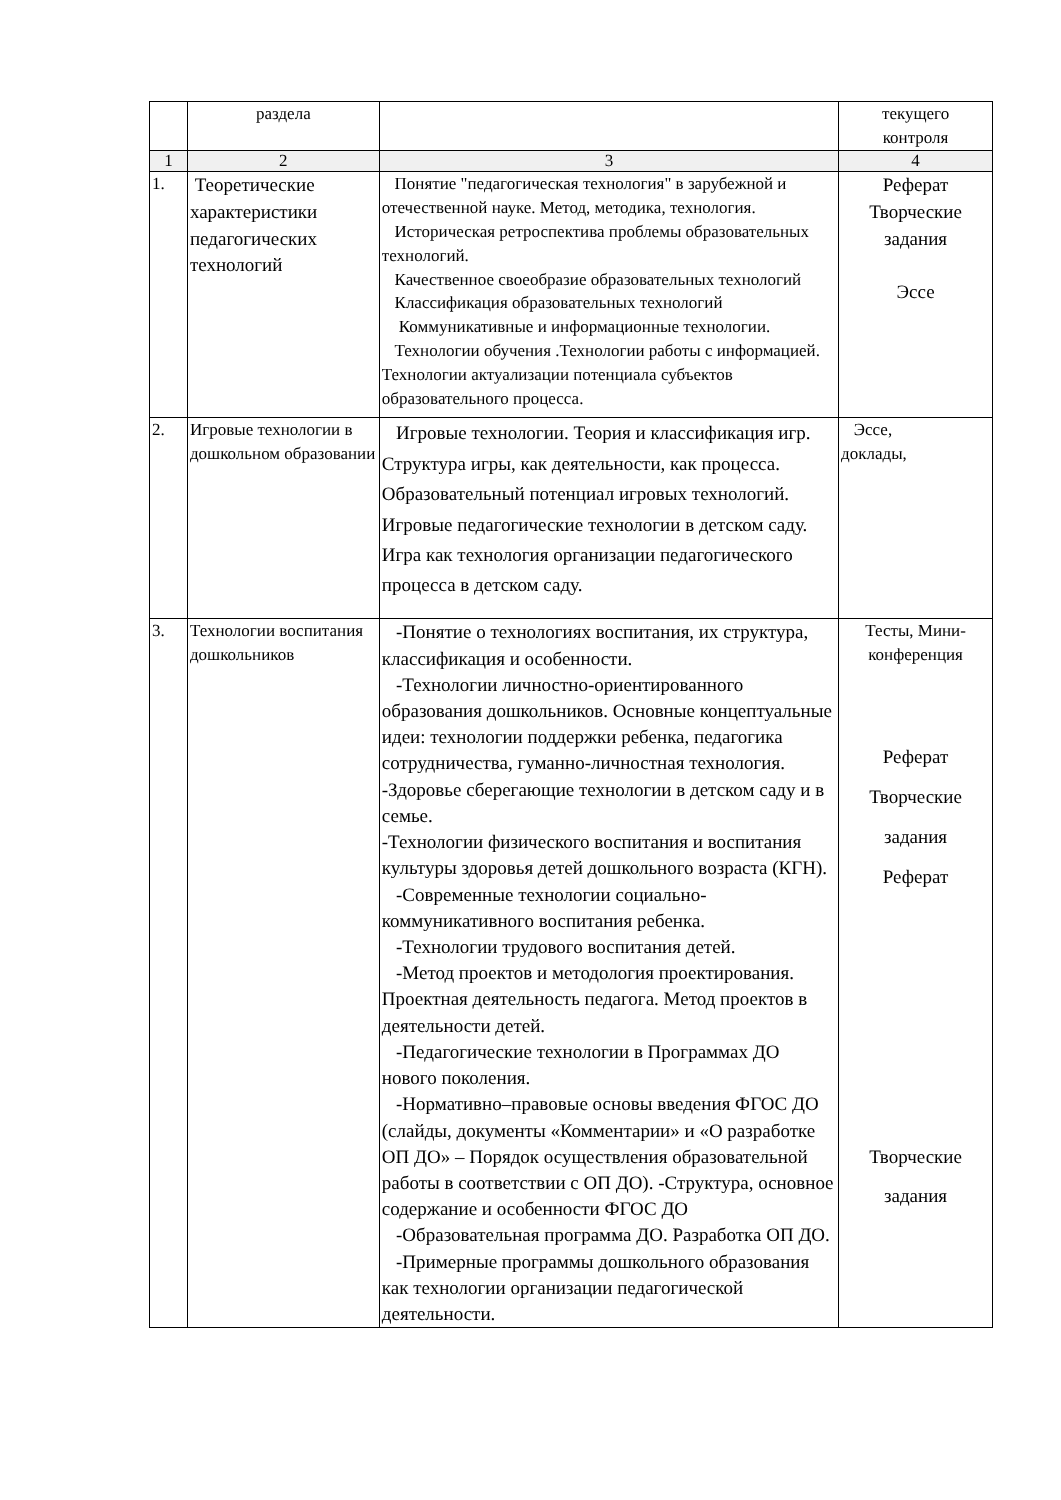| | раздела | | текущего контроля |
| 1 | 2 | 3 | 4 |
| 1. | Теоретические характеристики педагогических технологий | Понятие "педагогическая технология" в зарубежной и отечественной науке. Метод, методика, технология. Историческая ретроспектива проблемы образовательных технологий. Качественное своеобразие образовательных технологий Классификация образовательных технологий Коммуникативные и информационные технологии. Технологии обучения .Технологии работы с информацией. Технологии актуализации потенциала субъектов образовательного процесса. | Реферат Творческие задания Эссе |
| 2. | Игровые технологии в дошкольном образовании | Игровые технологии. Теория и классификация игр. Структура игры, как деятельности, как процесса. Образовательный потенциал игровых технологий. Игровые педагогические технологии в детском саду. Игра как технология организации педагогического процесса в детском саду. | Эссе, доклады, |
| 3. | Технологии воспитания дошкольников | -Понятие о технологиях воспитания, их структура, классификация и особенности. -Технологии личностно-ориентированного образования дошкольников. Основные концептуальные идеи: технологии поддержки ребенка, педагогика сотрудничества, гуманно-личностная технология. -Здоровье сберегающие технологии в детском саду и в семье. -Технологии физического воспитания и воспитания культуры здоровья детей дошкольного возраста (КГН). -Современные технологии социально-коммуникативного воспитания ребенка. -Технологии трудового воспитания детей. -Метод проектов и методология проектирования. Проектная деятельность педагога. Метод проектов в деятельности детей. -Педагогические технологии в Программах ДО нового поколения. -Нормативно–правовые основы введения ФГОС ДО (слайды, документы «Комментарии» и «О разработке ОП ДО» – Порядок осуществления образовательной работы в соответствии с ОП ДО). -Структура, основное содержание и особенности ФГОС ДО -Образовательная программа ДО. Разработка ОП ДО. -Примерные программы дошкольного образования как технологии организации педагогической деятельности. | Тесты, Мини-конференция Реферат Творческие задания Реферат Творческие задания |